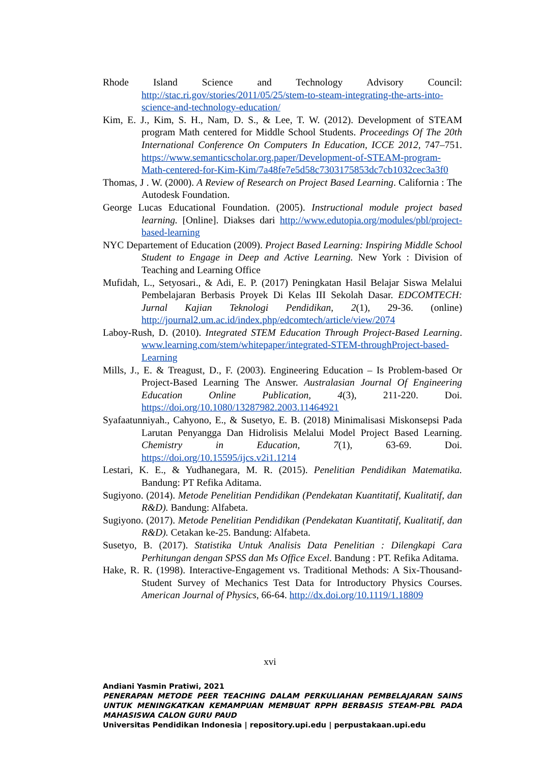Rhode Island Science and Technology Advisory Council: http://stac.ri.gov/stories/2011/05/25/stem-to-steam-integrating-the-arts-into-science-and-technology-education/
Kim, E. J., Kim, S. H., Nam, D. S., & Lee, T. W. (2012). Development of STEAM program Math centered for Middle School Students. Proceedings Of The 20th International Conference On Computers In Education, ICCE 2012, 747–751. https://www.semanticscholar.org.paper/Development-of-STEAM-program-Math-centered-for-Kim-Kim/7a48fe7e5d58c7303175853dc7cb1032cec3a3f0
Thomas, J . W. (2000). A Review of Research on Project Based Learning. California : The Autodesk Foundation.
George Lucas Educational Foundation. (2005). Instructional module project based learning. [Online]. Diakses dari http://www.edutopia.org/modules/pbl/project-based-learning
NYC Departement of Education (2009). Project Based Learning: Inspiring Middle School Student to Engage in Deep and Active Learning. New York : Division of Teaching and Learning Office
Mufidah, L., Setyosari., & Adi, E. P. (2017) Peningkatan Hasil Belajar Siswa Melalui Pembelajaran Berbasis Proyek Di Kelas III Sekolah Dasar. EDCOMTECH: Jurnal Kajian Teknologi Pendidikan, 2(1), 29-36. (online) http://journal2.um.ac.id/index.php/edcomtech/article/view/2074
Laboy-Rush, D. (2010). Integrated STEM Education Through Project-Based Learning. www.learning.com/stem/whitepaper/integrated-STEM-throughProject-based-Learning
Mills, J., E. & Treagust, D., F. (2003). Engineering Education – Is Problem-based Or Project-Based Learning The Answer. Australasian Journal Of Engineering Education Online Publication, 4(3), 211-220. Doi. https://doi.org/10.1080/13287982.2003.11464921
Syafaatunniyah., Cahyono, E., & Susetyo, E. B. (2018) Minimalisasi Miskonsepsi Pada Larutan Penyangga Dan Hidrolisis Melalui Model Project Based Learning. Chemistry in Education, 7(1), 63-69. Doi. https://doi.org/10.15595/ijcs.v2i1.1214
Lestari, K. E., & Yudhanegara, M. R. (2015). Penelitian Pendidikan Matematika. Bandung: PT Refika Aditama.
Sugiyono. (2014). Metode Penelitian Pendidikan (Pendekatan Kuantitatif, Kualitatif, dan R&D). Bandung: Alfabeta.
Sugiyono. (2017). Metode Penelitian Pendidikan (Pendekatan Kuantitatif, Kualitatif, dan R&D). Cetakan ke-25. Bandung: Alfabeta.
Susetyo, B. (2017). Statistika Untuk Analisis Data Penelitian : Dilengkapi Cara Perhitungan dengan SPSS dan Ms Office Excel. Bandung : PT. Refika Aditama.
Hake, R. R. (1998). Interactive-Engagement vs. Traditional Methods: A Six-Thousand-Student Survey of Mechanics Test Data for Introductory Physics Courses. American Journal of Physics, 66-64. http://dx.doi.org/10.1119/1.18809
xvi
Andiani Yasmin Pratiwi, 2021
PENERAPAN METODE PEER TEACHING DALAM PERKULIAHAN PEMBELAJARAN SAINS UNTUK MENINGKATKAN KEMAMPUAN MEMBUAT RPPH BERBASIS STEAM-PBL PADA MAHASISWA CALON GURU PAUD
Universitas Pendidikan Indonesia | repository.upi.edu | perpustakaan.upi.edu